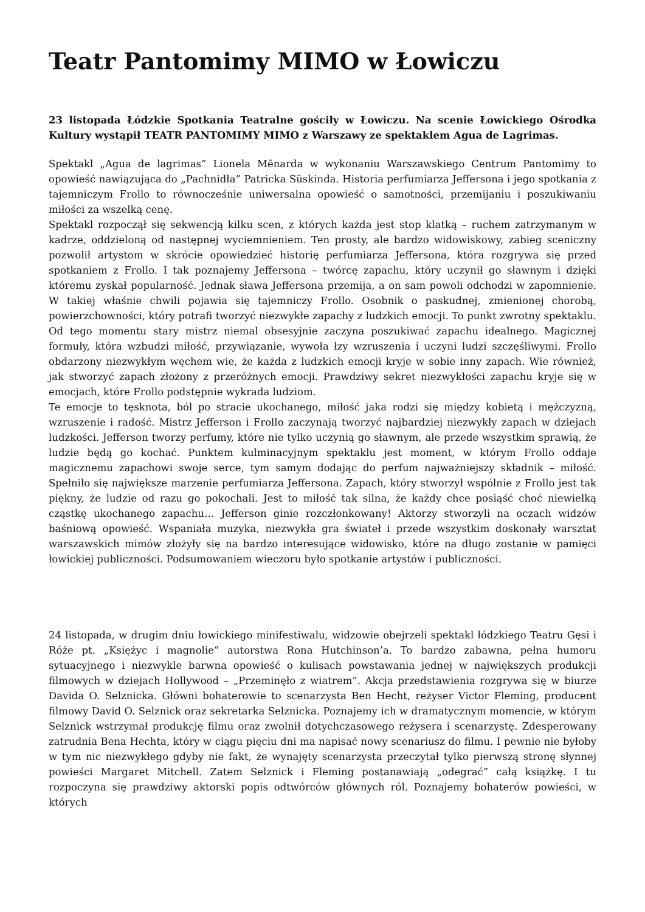Teatr Pantomimy MIMO w Łowiczu
23 listopada Łódzkie Spotkania Teatralne gościły w Łowiczu. Na scenie Łowickiego Ośrodka Kultury wystąpił TEATR PANTOMIMY MIMO z Warszawy ze spektaklem Agua de Lagrimas.
Spektakl „Agua de lagrimas” Lionela Mēnarda w wykonaniu Warszawskiego Centrum Pantomimy to opowieść nawiązująca do „Pachnidła” Patricka Süskinda. Historia perfumiarza Jeffersona i jego spotkania z tajemniczym Frollo to równocześnie uniwersalna opowieść o samotności, przemijaniu i poszukiwaniu miłości za wszelką cenę.
Spektakl rozpoczął się sekwencją kilku scen, z których każda jest stop klatką – ruchem zatrzymanym w kadrze, oddzieloną od następnej wyciemnieniem. Ten prosty, ale bardzo widowiskowy, zabieg sceniczny pozwolił artystom w skrócie opowiedzieć historię perfumiarza Jeffersona, która rozgrywa się przed spotkaniem z Frollo. I tak poznajemy Jeffersona – twórcę zapachu, który uczynił go sławnym i dzięki któremu zyskał popularność. Jednak sława Jeffersona przemija, a on sam powoli odchodzi w zapomnienie. W takiej właśnie chwili pojawia się tajemniczy Frollo. Osobnik o paskudnej, zmienionej chorobą, powierzchowności, który potrafi tworzyć niezwykłe zapachy z ludzkich emocji. To punkt zwrotny spektaklu. Od tego momentu stary mistrz niemal obsesyjnie zaczyna poszukiwać zapachu idealnego. Magicznej formuły, która wzbudzi miłość, przywiązanie, wywoła łzy wzruszenia i uczyni ludzi szczęśliwymi. Frollo obdarzony niezwykłym węchem wie, że każda z ludzkich emocji kryje w sobie inny zapach. Wie również, jak stworzyć zapach złożony z przeróżnych emocji. Prawdziwy sekret niezwykłości zapachu kryje się w emocjach, które Frollo podstępnie wykrada ludziom.
Te emocje to tęsknota, ból po stracie ukochanego, miłość jaka rodzi się między kobietą i mężczyzną, wzruszenie i radość. Mistrz Jefferson i Frollo zaczynają tworzyć najbardziej niezwykły zapach w dziejach ludzkości. Jefferson tworzy perfumy, które nie tylko uczynią go sławnym, ale przede wszystkim sprawią, że ludzie będą go kochać. Punktem kulminacyjnym spektaklu jest moment, w którym Frollo oddaje magicznemu zapachowi swoje serce, tym samym dodając do perfum najważniejszy składnik – miłość. Spełniło się największe marzenie perfumiarza Jeffersona. Zapach, który stworzył wspólnie z Frollo jest tak piękny, że ludzie od razu go pokochali. Jest to miłość tak silna, że każdy chce posiąść choć niewielką cząstkę ukochanego zapachu… Jefferson ginie rozczłonkowany! Aktorzy stworzyli na oczach widzów baśniową opowieść. Wspaniała muzyka, niezwykła gra świateł i przede wszystkim doskonały warsztat warszawskich mimów złożyły się na bardzo interesujące widowisko, które na długo zostanie w pamięci łowickiej publiczności. Podsumowaniem wieczoru było spotkanie artystów i publiczności.
24 listopada, w drugim dniu łowickiego minifestiwalu, widzowie obejrzeli spektakl łódzkiego Teatru Gęsi i Róże pt. „Księżyc i magnolie” autorstwa Rona Hutchinson’a. To bardzo zabawna, pełna humoru sytuacyjnego i niezwykle barwna opowieść o kulisach powstawania jednej w największych produkcji filmowych w dziejach Hollywood – „Przeminęło z wiatrem”. Akcja przedstawienia rozgrywa się w biurze Davida O. Selznicka. Główni bohaterowie to scenarzysta Ben Hecht, reżyser Victor Fleming, producent filmowy David O. Selznick oraz sekretarka Selznicka. Poznajemy ich w dramatycznym momencie, w którym Selznick wstrzymał produkcję filmu oraz zwolnił dotychczasowego reżysera i scenarzystę. Zdesperowany zatrudnia Bena Hechta, który w ciągu pięciu dni ma napisać nowy scenariusz do filmu. I pewnie nie byłoby w tym nic niezwykłego gdyby nie fakt, że wynajęty scenarzysta przeczytał tylko pierwszą stronę słynnej powieści Margaret Mitchell. Zatem Selznick i Fleming postanawiają „odegrać” całą książkę. I tu rozpoczyna się prawdziwy aktorski popis odtwórców głównych ról. Poznajemy bohaterów powieści, w których